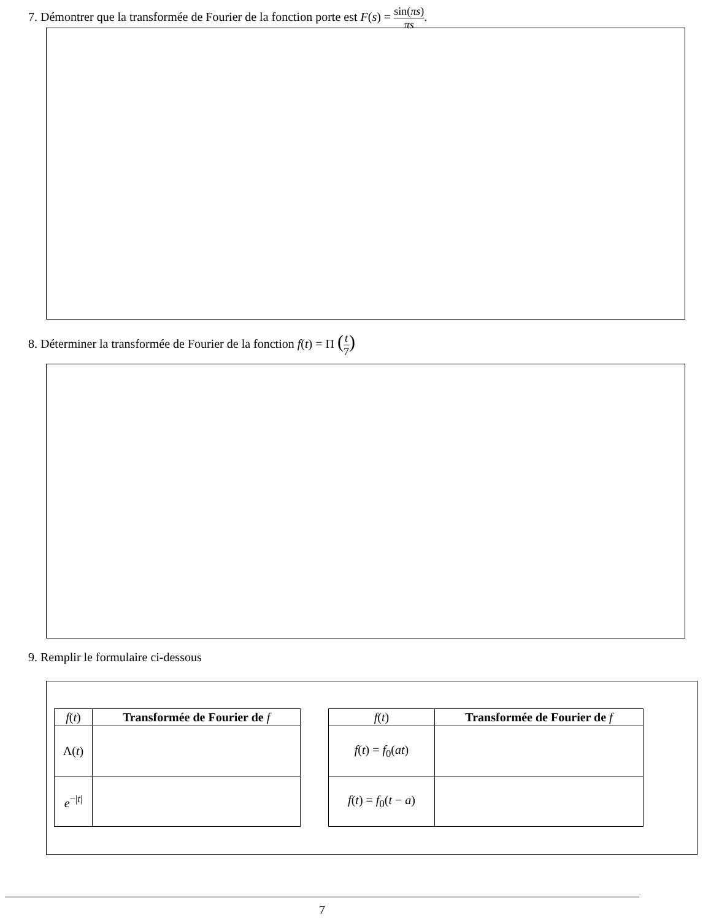7. Démontrer que la transformée de Fourier de la fonction porte est F(s) = sin(πs) πs.
8. Déterminer la transformée de Fourier de la fonction f(t) = Π (t 7)
9. Remplir le formulaire ci-dessous
| f ( t ) | Transformée de Fourier de f |
| --- | --- |
| Λ( t ) | |
| e<sup>−/t/</sup> | |
| f ( t ) | Transformée de Fourier de f |
| --- | --- |
| f ( t ) = f<sub>0</sub>( at ) | |
| f ( t ) = f<sub>0</sub>( t − a ) | |
7